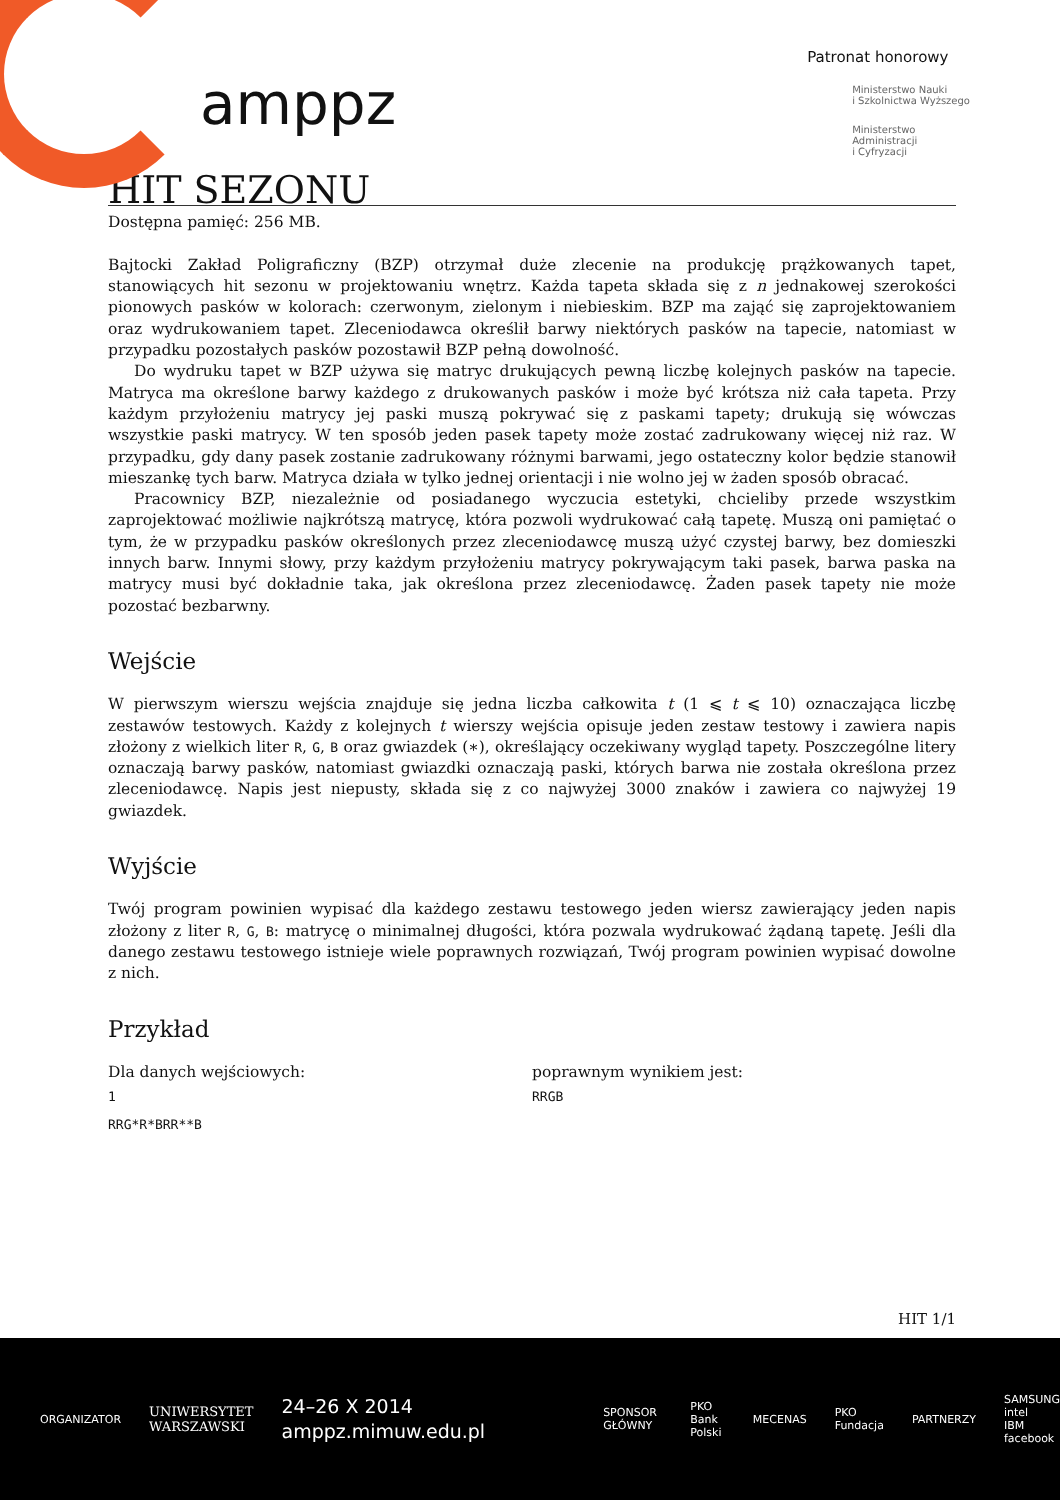amppz
Patronat honorowy
Ministerstwo Nauki
i Szkolnictwa Wyższego
Ministerstwo
Administracji
i Cyfryzacji
HIT SEZONU
Dostępna pamięć: 256 MB.
Bajtocki Zakład Poligraficzny (BZP) otrzymał duże zlecenie na produkcję prążkowanych tapet, stanowiących hit sezonu w projektowaniu wnętrz. Każda tapeta składa się z n jednakowej szerokości pionowych pasków w kolorach: czerwonym, zielonym i niebieskim. BZP ma zająć się zaprojektowaniem oraz wydrukowaniem tapet. Zleceniodawca określił barwy niektórych pasków na tapecie, natomiast w przypadku pozostałych pasków pozostawił BZP pełną dowolność.
Do wydruku tapet w BZP używa się matryc drukujących pewną liczbę kolejnych pasków na tapecie. Matryca ma określone barwy każdego z drukowanych pasków i może być krótsza niż cała tapeta. Przy każdym przyłożeniu matrycy jej paski muszą pokrywać się z paskami tapety; drukują się wówczas wszystkie paski matrycy. W ten sposób jeden pasek tapety może zostać zadrukowany więcej niż raz. W przypadku, gdy dany pasek zostanie zadrukowany różnymi barwami, jego ostateczny kolor będzie stanowił mieszankę tych barw. Matryca działa w tylko jednej orientacji i nie wolno jej w żaden sposób obracać.
Pracownicy BZP, niezależnie od posiadanego wyczucia estetyki, chcieliby przede wszystkim zaprojektować możliwie najkrótszą matrycę, która pozwoli wydrukować całą tapetę. Muszą oni pamiętać o tym, że w przypadku pasków określonych przez zleceniodawcę muszą użyć czystej barwy, bez domieszki innych barw. Innymi słowy, przy każdym przyłożeniu matrycy pokrywającym taki pasek, barwa paska na matrycy musi być dokładnie taka, jak określona przez zleceniodawcę. Żaden pasek tapety nie może pozostać bezbarwny.
Wejście
W pierwszym wierszu wejścia znajduje się jedna liczba całkowita t (1 ⩽ t ⩽ 10) oznaczająca liczbę zestawów testowych. Każdy z kolejnych t wierszy wejścia opisuje jeden zestaw testowy i zawiera napis złożony z wielkich liter R, G, B oraz gwiazdek (∗), określający oczekiwany wygląd tapety. Poszczególne litery oznaczają barwy pasków, natomiast gwiazdki oznaczają paski, których barwa nie została określona przez zleceniodawcę. Napis jest niepusty, składa się z co najwyżej 3000 znaków i zawiera co najwyżej 19 gwiazdek.
Wyjście
Twój program powinien wypisać dla każdego zestawu testowego jeden wiersz zawierający jeden napis złożony z liter R, G, B: matrycę o minimalnej długości, która pozwala wydrukować żądaną tapetę. Jeśli dla danego zestawu testowego istnieje wiele poprawnych rozwiązań, Twój program powinien wypisać dowolne z nich.
Przykład
Dla danych wejściowych:
1
RRG*R*BRR**B
poprawnym wynikiem jest:
RRGB
HIT 1/1
ORGANIZATOR UNIWERSYTET
WARSZAWSKI 24–26 X 2014
amppz.mimuw.edu.pl SPONSOR GŁÓWNY PKO
Bank Polski MECENAS PKO Fundacja PARTNERZY SAMSUNG intel
IBM facebook